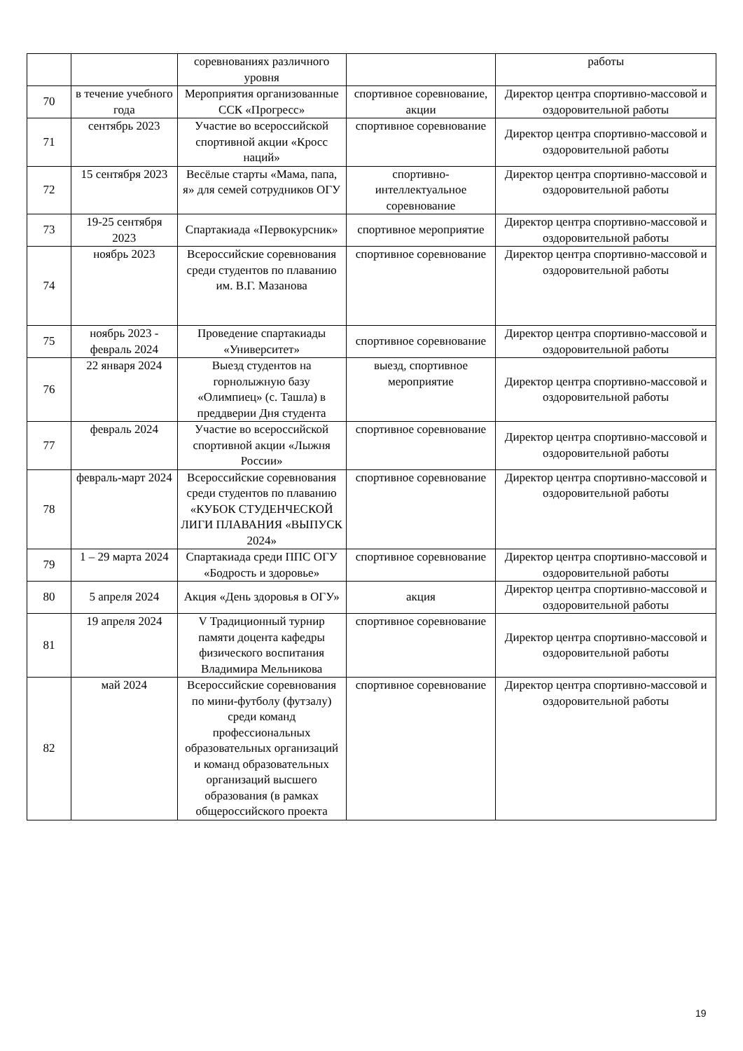| | | соревнованиях различного уровня | | работы |
| 70 | в течение учебного года | Мероприятия организованные ССК «Прогресс» | спортивное соревнование, акции | Директор центра спортивно-массовой и оздоровительной работы |
| 71 | сентябрь 2023 | Участие во всероссийской спортивной акции «Кросс наций» | спортивное соревнование | Директор центра спортивно-массовой и оздоровительной работы |
| 72 | 15 сентября 2023 | Весёлые старты «Мама, папа, я» для семей сотрудников ОГУ | спортивно-интеллектуальное соревнование | Директор центра спортивно-массовой и оздоровительной работы |
| 73 | 19-25 сентября 2023 | Спартакиада «Первокурсник» | спортивное мероприятие | Директор центра спортивно-массовой и оздоровительной работы |
| 74 | ноябрь 2023 | Всероссийские соревнования среди студентов по плаванию им. В.Г. Мазанова | спортивное соревнование | Директор центра спортивно-массовой и оздоровительной работы |
| 75 | ноябрь 2023 - февраль 2024 | Проведение спартакиады «Университет» | спортивное соревнование | Директор центра спортивно-массовой и оздоровительной работы |
| 76 | 22 января 2024 | Выезд студентов на горнолыжную базу «Олимпиец» (с. Ташла) в преддверии Дня студента | выезд, спортивное мероприятие | Директор центра спортивно-массовой и оздоровительной работы |
| 77 | февраль 2024 | Участие во всероссийской спортивной акции «Лыжня России» | спортивное соревнование | Директор центра спортивно-массовой и оздоровительной работы |
| 78 | февраль-март 2024 | Всероссийские соревнования среди студентов по плаванию «КУБОК СТУДЕНЧЕСКОЙ ЛИГИ ПЛАВАНИЯ «ВЫПУСК 2024» | спортивное соревнование | Директор центра спортивно-массовой и оздоровительной работы |
| 79 | 1 – 29 марта 2024 | Спартакиада среди ППС ОГУ «Бодрость и здоровье» | спортивное соревнование | Директор центра спортивно-массовой и оздоровительной работы |
| 80 | 5 апреля 2024 | Акция «День здоровья в ОГУ» | акция | Директор центра спортивно-массовой и оздоровительной работы |
| 81 | 19 апреля 2024 | V Традиционный турнир памяти доцента кафедры физического воспитания Владимира Мельникова | спортивное соревнование | Директор центра спортивно-массовой и оздоровительной работы |
| 82 | май 2024 | Всероссийские соревнования по мини-футболу (футзалу) среди команд профессиональных образовательных организаций и команд образовательных организаций высшего образования (в рамках общероссийского проекта | спортивное соревнование | Директор центра спортивно-массовой и оздоровительной работы |
19